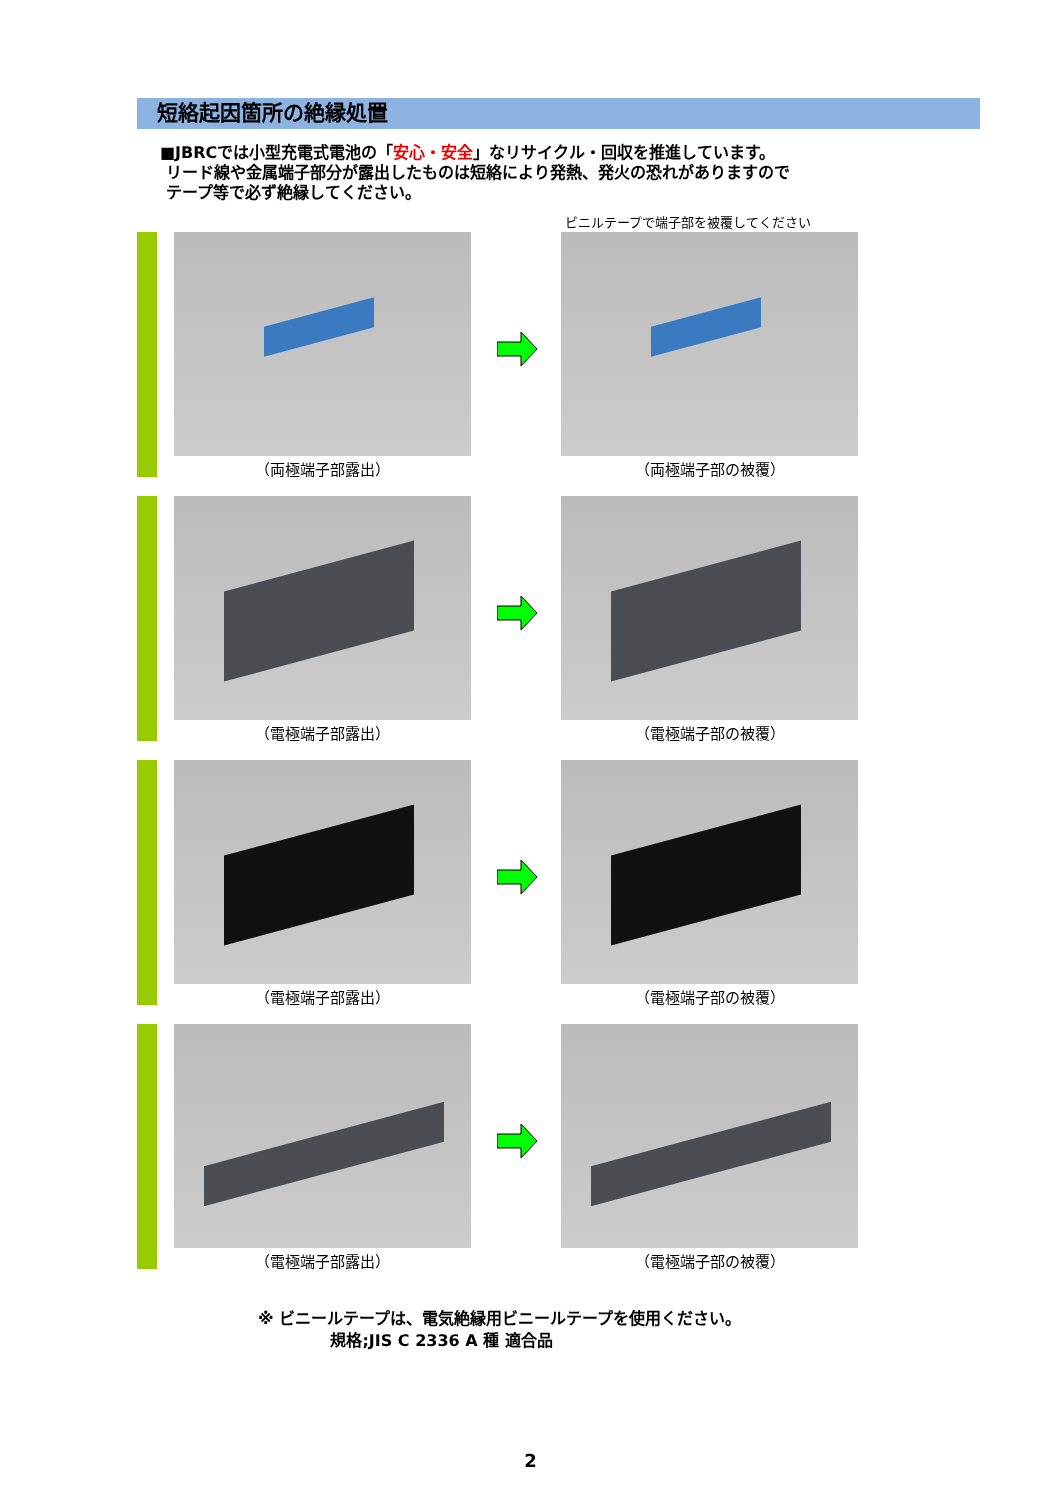短絡起因箇所の絶縁処置
■JBRCでは小型充電式電池の「安心・安全」なリサイクル・回収を推進しています。
リード線や金属端子部分が露出したものは短絡により発熱、発火の恐れがありますので
テープ等で必ず絶縁してください。
ビニルテープで端子部を被覆してください
（両極端子部露出） （両極端子部の被覆）
（電極端子部露出） （電極端子部の被覆）
（電極端子部露出） （電極端子部の被覆）
（電極端子部露出） （電極端子部の被覆）
※ ビニールテープは、電気絶縁用ビニールテープを使用ください。
規格;JIS C 2336 A 種 適合品
2